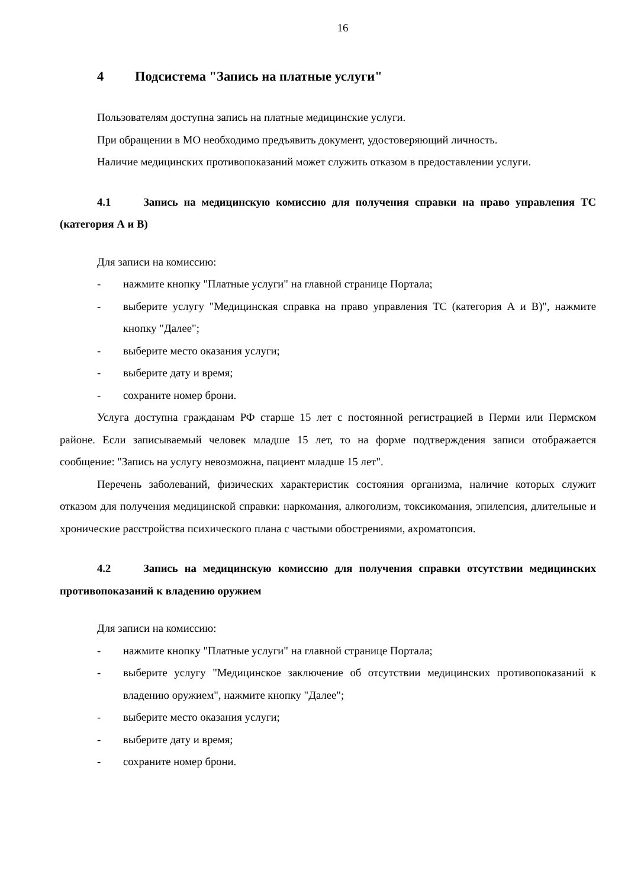16
4 Подсистема "Запись на платные услуги"
Пользователям доступна запись на платные медицинские услуги.
При обращении в МО необходимо предъявить документ, удостоверяющий личность.
Наличие медицинских противопоказаний может служить отказом в предоставлении услуги.
4.1 Запись на медицинскую комиссию для получения справки на право управления ТС (категория А и В)
Для записи на комиссию:
- нажмите кнопку "Платные услуги" на главной странице Портала;
- выберите услугу "Медицинская справка на право управления ТС (категория А и В)", нажмите кнопку "Далее";
- выберите место оказания услуги;
- выберите дату и время;
- сохраните номер брони.
Услуга доступна гражданам РФ старше 15 лет с постоянной регистрацией в Перми или Пермском районе. Если записываемый человек младше 15 лет, то на форме подтверждения записи отображается сообщение: "Запись на услугу невозможна, пациент младше 15 лет".
Перечень заболеваний, физических характеристик состояния организма, наличие которых служит отказом для получения медицинской справки: наркомания, алкоголизм, токсикомания, эпилепсия, длительные и хронические расстройства психического плана с частыми обострениями, ахроматопсия.
4.2 Запись на медицинскую комиссию для получения справки отсутствии медицинских противопоказаний к владению оружием
Для записи на комиссию:
- нажмите кнопку "Платные услуги" на главной странице Портала;
- выберите услугу "Медицинское заключение об отсутствии медицинских противопоказаний к владению оружием", нажмите кнопку "Далее";
- выберите место оказания услуги;
- выберите дату и время;
- сохраните номер брони.